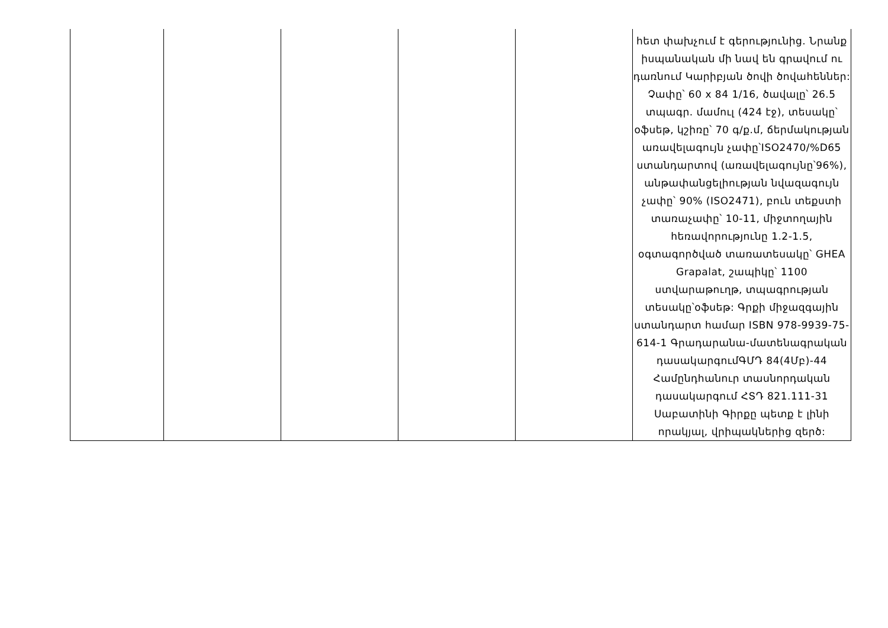| | | | | | հետ փախչում է գերությունից. Նրանք իսպանական մի նավ են գրավում ու դառնում Կարիբյան ծովի ծովահեններ: Չափը՝ 60 x 84 1/16, ծավալը՝ 26.5 տպագր. մամուլ (424 էջ), տեսակը՝ օֆսեթ, կշիռը՝ 70 գ/ք.մ, ճերմակության առավելագույն չափը՝ISO2470/%D65 ստանդարտով (առավելագույնը՝96%), անթափանցելիության նվազագույն չափը՝ 90% (ISO2471), բուն տեքստի տառաչափը՝ 10-11, միջտողային հեռավորությունը 1.2-1.5, օգտագործված տառատեսակը՝ GHEA Grapalat, շապիկը՝ 1100 ստվարաթուղթ, տպագրության տեսակը՝օֆսեթ: Գրքի միջազգային ստանդարտ համար ISBN 978-9939-75-614-1 Գրադարանա-մատենագրական դասակարգումԳՄԴ 84(4Մբ)-44 Համընդհանուր տասնորդական դասակարգում ՀՏԴ 821.111-31 Սաբատինի Գիրքը պետք է լինի որակյալ, վրիպակներից զերծ: |